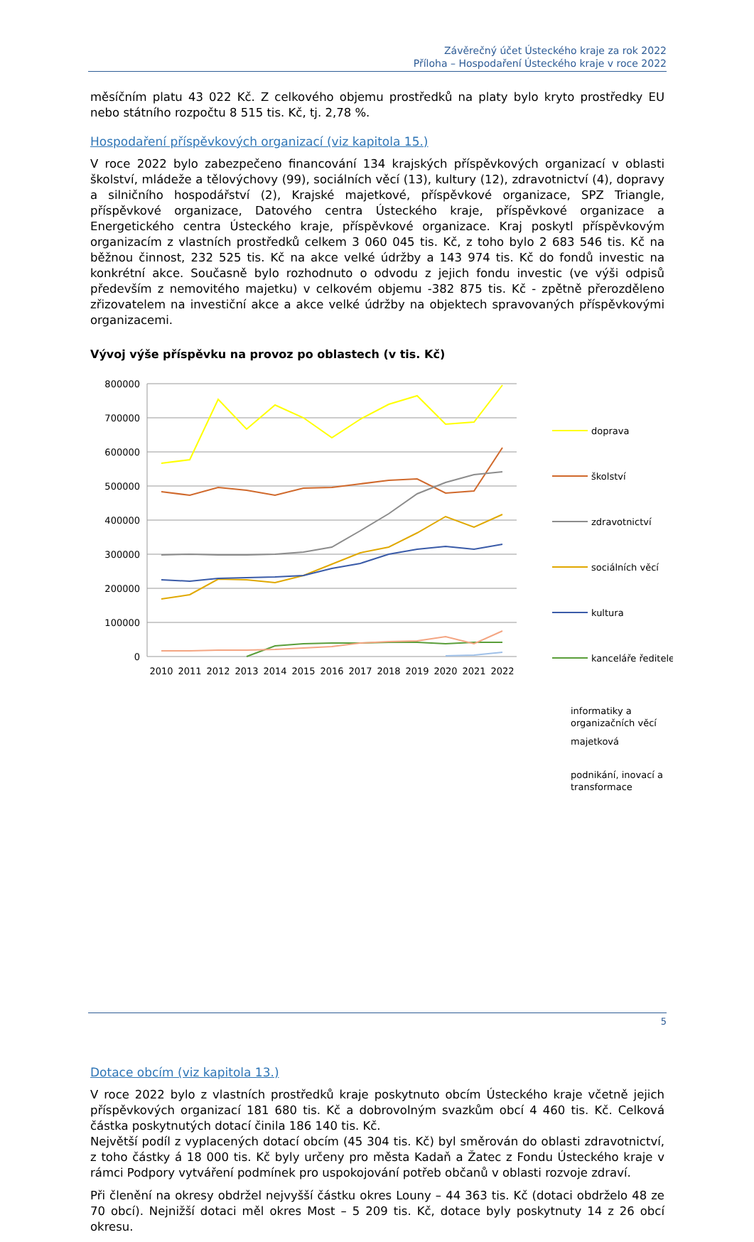Závěrečný účet Ústeckého kraje za rok 2022
Příloha – Hospodaření Ústeckého kraje v roce 2022
měsíčním platu 43 022 Kč. Z celkového objemu prostředků na platy bylo kryto prostředky EU nebo státního rozpočtu 8 515 tis. Kč, tj. 2,78 %.
Hospodaření příspěvkových organizací (viz kapitola 15.)
V roce 2022 bylo zabezpečeno financování 134 krajských příspěvkových organizací v oblasti školství, mládeže a tělovýchovy (99), sociálních věcí (13), kultury (12), zdravotnictví (4), dopravy a silničního hospodářství (2), Krajské majetkové, příspěvkové organizace, SPZ Triangle, příspěvkové organizace, Datového centra Ústeckého kraje, příspěvkové organizace a Energetického centra Ústeckého kraje, příspěvkové organizace. Kraj poskytl příspěvkovým organizacím z vlastních prostředků celkem 3 060 045 tis. Kč, z toho bylo 2 683 546 tis. Kč na běžnou činnost, 232 525 tis. Kč na akce velké údržby a 143 974 tis. Kč do fondů investic na konkrétní akce. Současně bylo rozhodnuto o odvodu z jejich fondu investic (ve výši odpisů především z nemovitého majetku) v celkovém objemu -382 875 tis. Kč - zpětně přerozděleno zřizovatelem na investiční akce a akce velké údržby na objektech spravovaných příspěvkovými organizacemi.
Vývoj výše příspěvku na provoz po oblastech (v tis. Kč)
800000
700000
600000
500000
400000
300000
200000
100000
0
2010
2011
2012
2013
2014
2015
2016
2017
2018
2019
2020
2021
2022
doprava
školství
zdravotnictví
sociálních věcí
kultura
kanceláře ředitele
informatiky a organizačních věcí
majetková
podnikání, inovací a transformace
Dotace obcím (viz kapitola 13.)
V roce 2022 bylo z vlastních prostředků kraje poskytnuto obcím Ústeckého kraje včetně jejich příspěvkových organizací 181 680 tis. Kč a dobrovolným svazkům obcí 4 460 tis. Kč. Celková částka poskytnutých dotací činila 186 140 tis. Kč.
Největší podíl z vyplacených dotací obcím (45 304 tis. Kč) byl směrován do oblasti zdravotnictví, z toho částky á 18 000 tis. Kč byly určeny pro města Kadaň a Žatec z Fondu Ústeckého kraje v rámci Podpory vytváření podmínek pro uspokojování potřeb občanů v oblasti rozvoje zdraví.
Při členění na okresy obdržel nejvyšší částku okres Louny – 44 363 tis. Kč (dotaci obdrželo 48 ze 70 obcí). Nejnižší dotaci měl okres Most – 5 209 tis. Kč, dotace byly poskytnuty 14 z 26 obcí okresu.
5